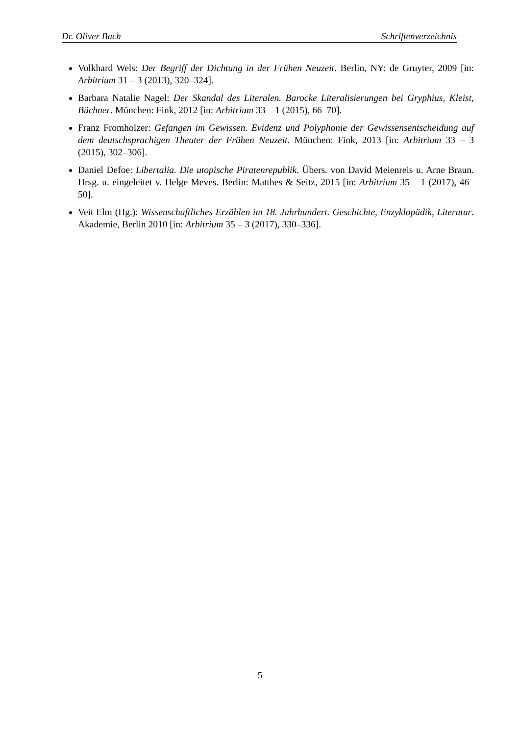Dr. Oliver Bach Schriftenverzeichnis
Volkhard Wels: Der Begriff der Dichtung in der Frühen Neuzeit. Berlin, NY: de Gruyter, 2009 [in: Arbitrium 31 – 3 (2013), 320–324].
Barbara Natalie Nagel: Der Skandal des Literalen. Barocke Literalisierungen bei Gryphius, Kleist, Büchner. München: Fink, 2012 [in: Arbitrium 33 – 1 (2015), 66–70].
Franz Fromholzer: Gefangen im Gewissen. Evidenz und Polyphonie der Gewissensentscheidung auf dem deutschsprachigen Theater der Frühen Neuzeit. München: Fink, 2013 [in: Arbitrium 33 – 3 (2015), 302–306].
Daniel Defoe: Libertalia. Die utopische Piratenrepublik. Übers. von David Meienreis u. Arne Braun. Hrsg. u. eingeleitet v. Helge Meves. Berlin: Matthes & Seitz, 2015 [in: Arbitrium 35 – 1 (2017), 46–50].
Veit Elm (Hg.): Wissenschaftliches Erzählen im 18. Jahrhundert. Geschichte, Enzyklopädik, Literatur. Akademie, Berlin 2010 [in: Arbitrium 35 – 3 (2017), 330–336].
5